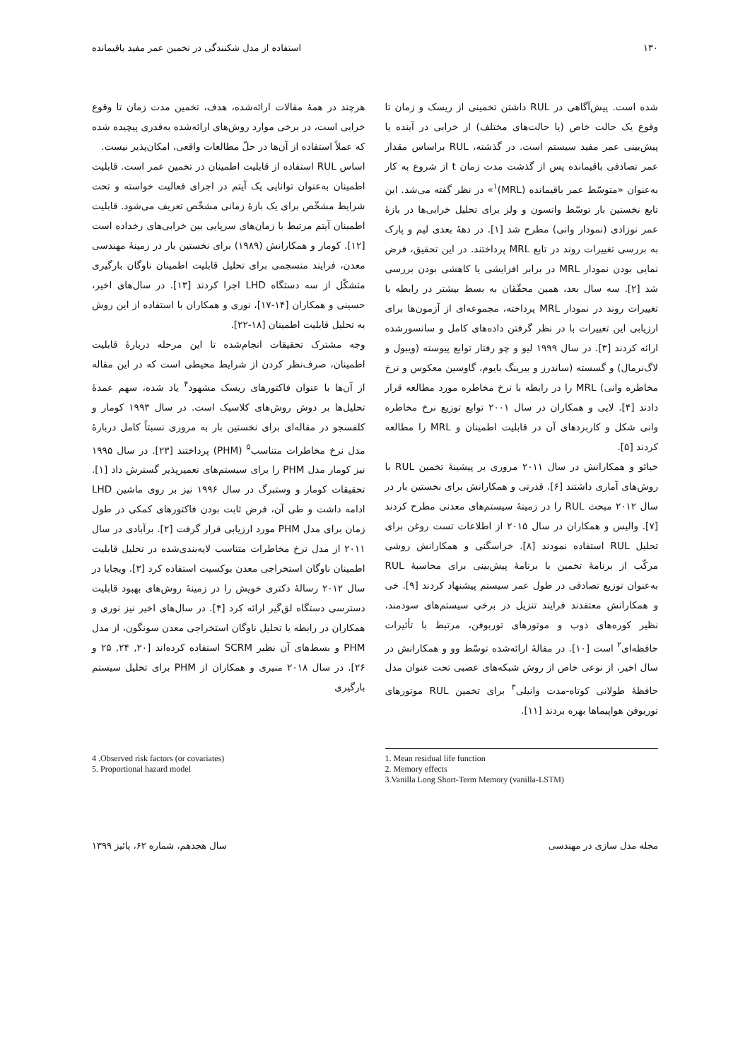۱۳۰ استفاده از مدل شکنندگی در تخمین عمر مفید باقیمانده
شده است. پیش‌آگاهی در RUL داشتن تخمینی از ریسک و زمان تا وقوع یک حالت خاص (یا حالت‌های مختلف) از خرابی در آینده یا پیش‌بینی عمر مفید سیستم است. در گذشته، RUL براساس مقدار عمر تصادفی باقیمانده پس از گذشت مدت زمان t از شروع به کار به‌عنوان «متوسّط عمر باقیمانده (MRL)<sup>۱</sup>» در نظر گفته می‌شد. این تابع نخستین بار توسّط واتسون و ولز برای تحلیل خرابی‌ها در بازهٔ عمر نوزادی (نمودار وانی) مطرح شد [۱]. در دههٔ بعدی لیم و پارک به بررسی تغییرات روند در تابع MRL پرداختند. در این تحقیق، فرض نمایی بودن نمودار MRL در برابر افزایشی یا کاهشی بودن بررسی شد [۲]. سه سال بعد، همین محقّقان به بسط بیشتر در رابطه با تغییرات روند در نمودار MRL پرداخته، مجموعه‌ای از آزمون‌ها برای ارزیابی این تغییرات با در نظر گرفتن داده‌های کامل و سانسورشده ارائه کردند [۳]. در سال ۱۹۹۹ لیو و چو رفتار توابع پیوسته (ویبول و لاگ‌نرمال) و گسسته (ساندرز و بیرینگ بایوم، گاوسین معکوس و نرخ مخاطره وانی) MRL را در رابطه با نرخ مخاطره مورد مطالعه قرار دادند [۴]. لایی و همکاران در سال ۲۰۰۱ توابع توزیع نرخ مخاطره وانی شکل و کاربردهای آن در قابلیت اطمینان و MRL را مطالعه کردند [۵].
خیائو و همکارانش در سال ۲۰۱۱ مروری بر پیشینهٔ تخمین RUL با روش‌های آماری داشتند [۶]. قدرتی و همکارانش برای نخستین بار در سال ۲۰۱۲ مبحث RUL را در زمینهٔ سیستم‌های معدنی مطرح کردند [۷]. والیس و همکاران در سال ۲۰۱۵ از اطلاعات تست روغن برای تحلیل RUL استفاده نمودند [۸]. خراسگنی و همکارانش روشی مرکّب از برنامهٔ تخمین با برنامهٔ پیش‌بینی برای محاسبهٔ RUL به‌عنوان توزیع تصادفی در طول عمر سیستم پیشنهاد کردند [۹]. خی و همکارانش معتقدند فرایند تنزیل در برخی سیستم‌های سودمند، نظیر کوره‌های ذوب و موتورهای توربوفن، مرتبط با تأثیرات حافظه‌ای<sup>۲</sup> است [۱۰]. در مقالهٔ ارائه‌شده توسّط وو و همکارانش در سال اخیر، از نوعی خاص از روش شبکه‌های عصبی تحت عنوان مدل حافظهٔ طولانی کوتاه-مدت وانیلی<sup>۳</sup> برای تخمین RUL موتورهای توربوفن هواپیماها بهره بردند [۱۱].
هرچند در همهٔ مقالات ارائه‌شده، هدف، تخمین مدت زمان تا وقوع خرابی است، در برخی موارد روش‌های ارائه‌شده به‌قدری پیچیده شده که عملاً استفاده از آن‌ها در حلّ مطالعات واقعی، امکان‌پذیر نیست.
اساس RUL استفاده از قابلیت اطمینان در تخمین عمر است. قابلیت اطمینان به‌عنوان توانایی یک آیتم در اجرای فعالیت خواسته و تحت شرایط مشخّص برای یک بازهٔ زمانی مشخّص تعریف می‌شود. قابلیت اطمینان آیتم مرتبط با زمان‌های سرپایی بین خرابی‌های رخداده است [۱۲]. کومار و همکارانش (۱۹۸۹) برای نخستین بار در زمینهٔ مهندسی معدن، فرایند منسجمی برای تحلیل قابلیت اطمینان ناوگان بارگیری متشکّل از سه دستگاه LHD اجرا کردند [۱۳]. در سال‌های اخیر، حسینی و همکاران [۱۴-۱۷]، نوری و همکاران با استفاده از این روش به تحلیل قابلیت اطمینان [۱۸-۲۲].
وجه مشترک تحقیقات انجام‌شده تا این مرحله دربارهٔ قابلیت اطمینان، صرف‌نظر کردن از شرایط محیطی است که در این مقاله از آن‌ها با عنوان فاکتورهای ریسک مشهود<sup>۴</sup> یاد شده، سهم عمدهٔ تحلیل‌ها بر دوش روش‌های کلاسیک است. در سال ۱۹۹۳ کومار و کلفسجو در مقاله‌ای برای نخستین بار به مروری نسبتاً کامل دربارهٔ مدل نرخ مخاطرات متناسب<sup>۵</sup> (PHM) پرداختند [۲۳]. در سال ۱۹۹۵ نیز کومار مدل PHM را برای سیستم‌های تعمیرپذیر گسترش داد [۱]. تحقیقات کومار و وستبرگ در سال ۱۹۹۶ نیز بر روی ماشین LHD ادامه داشت و طی آن، فرض ثابت بودن فاکتورهای کمکی در طول زمان برای مدل PHM مورد ارزیابی قرار گرفت [۲]. برآبادی در سال ۲۰۱۱ از مدل نرخ مخاطرات متناسب لایه‌بندی‌شده در تحلیل قابلیت اطمینان ناوگان استخراجی معدن بوکسیت استفاده کرد [۳]. ویجایا در سال ۲۰۱۲ رسالهٔ دکتری خویش را در زمینهٔ روش‌های بهبود قابلیت دسترسی دستگاه لق‌گیر ارائه کرد [۴]. در سال‌های اخیر نیز نوری و همکاران در رابطه با تحلیل ناوگان استخراجی معدن سونگون، از مدل PHM و بسط‌های آن نظیر SCRM استفاده کرده‌اند [۲۰, ۲۴, ۲۵ و ۲۶]. در سال ۲۰۱۸ منیری و همکاران از PHM برای تحلیل سیستم بارگیری
1. Mean residual life function
2. Memory effects
3.Vanilla Long Short-Term Memory (vanilla-LSTM)
4 .Observed risk factors (or covariates)
5. Proportional hazard model
مجله مدل سازی در مهندسی سال هجدهم، شماره ۶۲، پائیز ۱۳۹۹